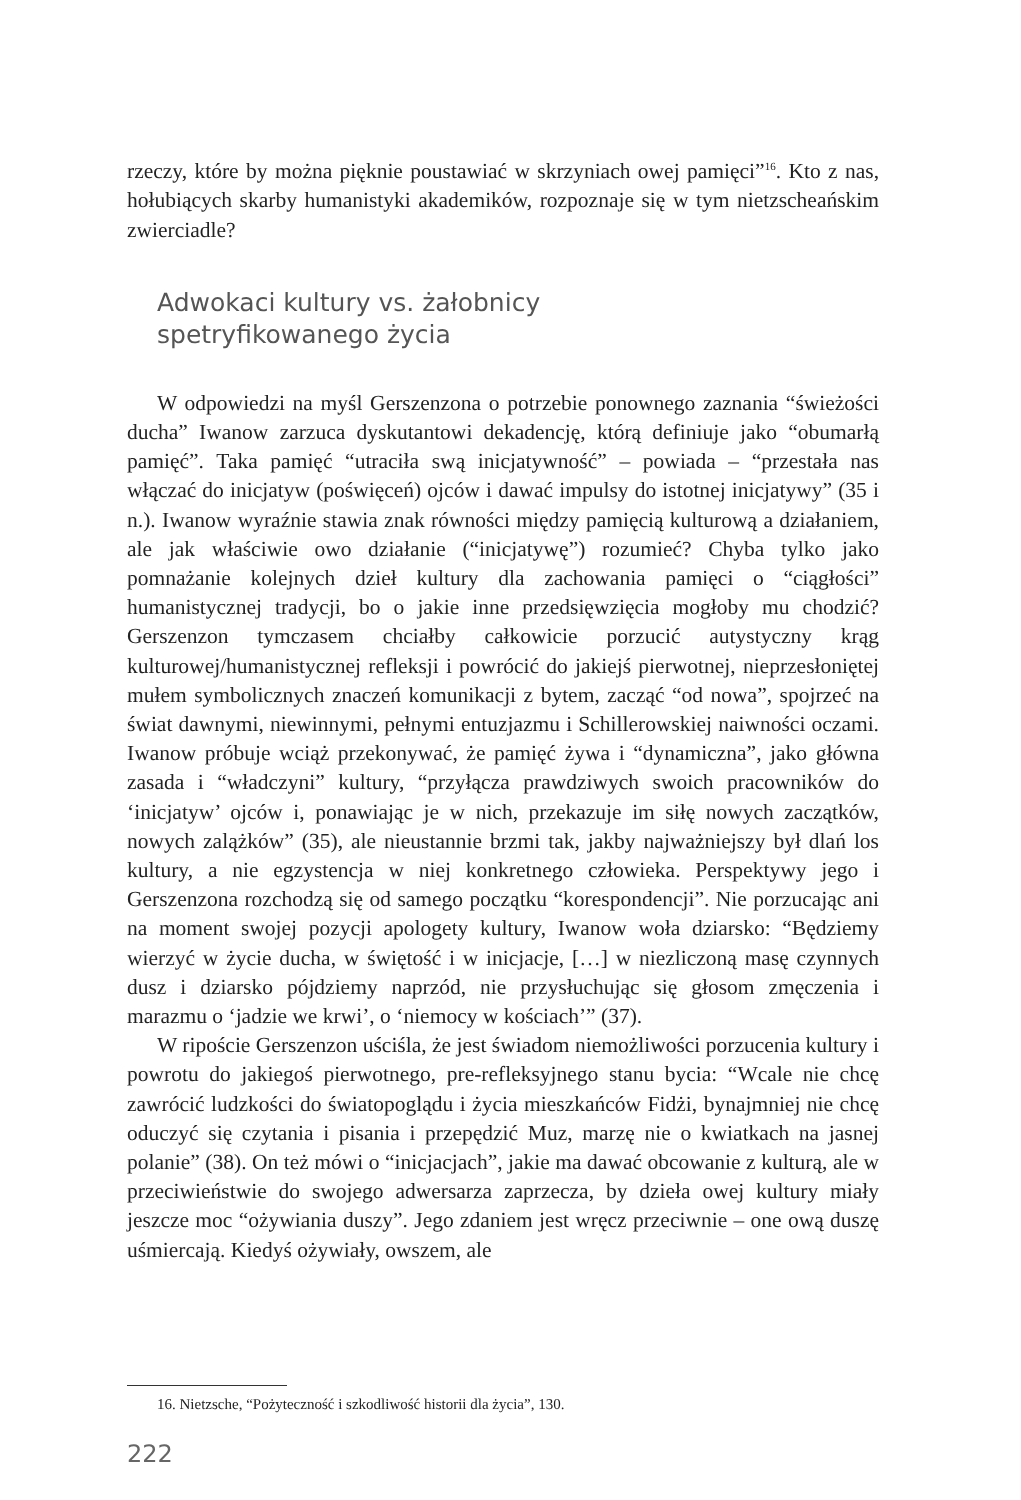rzeczy, które by można pięknie poustawiać w skrzyniach owej pamięci”<sup>16</sup>. Kto z nas, hołubiących skarby humanistyki akademików, rozpoznaje się w tym nietzscheańskim zwierciadle?
Adwokaci kultury vs. żałobnicy
spetryfikowanego życia
W odpowiedzi na myśl Gerszenzona o potrzebie ponownego zaznania “świeżości ducha” Iwanow zarzuca dyskutantowi dekadencję, którą definiuje jako “obumarłą pamięć”. Taka pamięć “utraciła swą inicjatywność” – powiada – “przestała nas włączać do inicjatyw (poświęceń) ojców i dawać impulsy do istotnej inicjatywy” (35 i n.). Iwanow wyraźnie stawia znak równości między pamięcią kulturową a działaniem, ale jak właściwie owo działanie (“inicjatywę”) rozumieć? Chyba tylko jako pomnażanie kolejnych dzieł kultury dla zachowania pamięci o “ciągłości” humanistycznej tradycji, bo o jakie inne przedsięwzięcia mogłoby mu chodzić? Gerszenzon tymczasem chciałby całkowicie porzucić autystyczny krąg kulturowej/humanistycznej refleksji i powrócić do jakiejś pierwotnej, nieprzesłoniętej mułem symbolicznych znaczeń komunikacji z bytem, zacząć “od nowa”, spojrzeć na świat dawnymi, niewinnymi, pełnymi entuzjazmu i Schillerowskiej naiwności oczami. Iwanow próbuje wciąż przekonywać, że pamięć żywa i “dynamiczna”, jako główna zasada i “władczyni” kultury, “przyłącza prawdziwych swoich pracowników do ‘inicjatyw’ ojców i, ponawiając je w nich, przekazuje im siłę nowych zaczątków, nowych zalążków” (35), ale nieustannie brzmi tak, jakby najważniejszy był dlań los kultury, a nie egzystencja w niej konkretnego człowieka. Perspektywy jego i Gerszenzona rozchodzą się od samego początku “korespondencji”. Nie porzucając ani na moment swojej pozycji apologety kultury, Iwanow woła dziarsko: “Będziemy wierzyć w życie ducha, w świętość i w inicjacje, […] w niezliczoną masę czynnych dusz i dziarsko pójdziemy naprzód, nie przysłuchując się głosom zmęczenia i marazmu o ‘jadzie we krwi’, o ‘niemocy w kościach’” (37).
W ripoście Gerszenzon uściśla, że jest świadom niemożliwości porzucenia kultury i powrotu do jakiegoś pierwotnego, pre-refleksyjnego stanu bycia: “Wcale nie chcę zawrócić ludzkości do światopoglądu i życia mieszkańców Fidżi, bynajmniej nie chcę oduczyć się czytania i pisania i przepędzić Muz, marzę nie o kwiatkach na jasnej polanie” (38). On też mówi o “inicjacjach”, jakie ma dawać obcowanie z kulturą, ale w przeciwieństwie do swojego adwersarza zaprzecza, by dzieła owej kultury miały jeszcze moc “ożywiania duszy”. Jego zdaniem jest wręcz przeciwnie – one ową duszę uśmiercają. Kiedyś ożywiały, owszem, ale
16. Nietzsche, “Pożyteczność i szkodliwość historii dla życia”, 130.
222